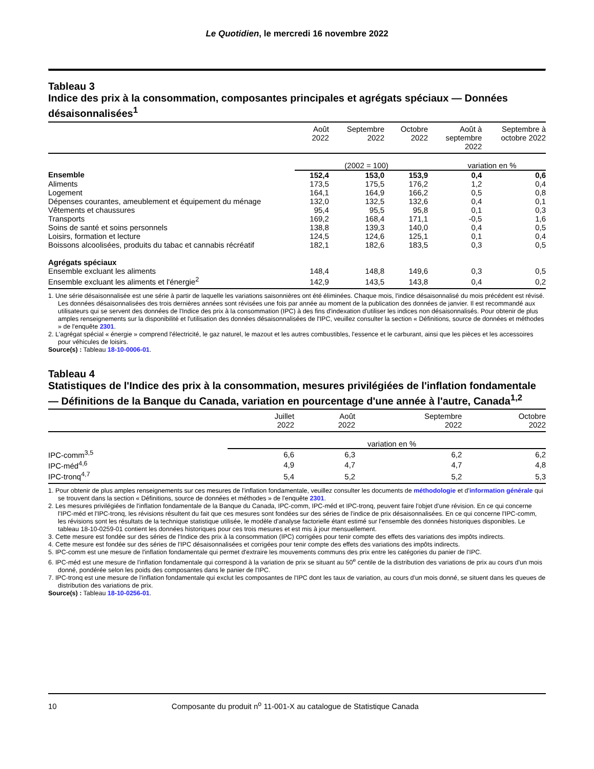Le Quotidien, le mercredi 16 novembre 2022
Tableau 3
Indice des prix à la consommation, composantes principales et agrégats spéciaux — Données désaisonnalisées<sup>1</sup>
| | Août 2022 | Septembre 2022 | Octobre 2022 | Août à septembre 2022 | Septembre à octobre 2022 |
| --- | --- | --- | --- | --- | --- |
| | (2002 = 100) | | | variation en % | |
| Ensemble | 152,4 | 153,0 | 153,9 | 0,4 | 0,6 |
| Aliments | 173,5 | 175,5 | 176,2 | 1,2 | 0,4 |
| Logement | 164,1 | 164,9 | 166,2 | 0,5 | 0,8 |
| Dépenses courantes, ameublement et équipement du ménage | 132,0 | 132,5 | 132,6 | 0,4 | 0,1 |
| Vêtements et chaussures | 95,4 | 95,5 | 95,8 | 0,1 | 0,3 |
| Transports | 169,2 | 168,4 | 171,1 | -0,5 | 1,6 |
| Soins de santé et soins personnels | 138,8 | 139,3 | 140,0 | 0,4 | 0,5 |
| Loisirs, formation et lecture | 124,5 | 124,6 | 125,1 | 0,1 | 0,4 |
| Boissons alcoolisées, produits du tabac et cannabis récréatif | 182,1 | 182,6 | 183,5 | 0,3 | 0,5 |
| Agrégats spéciaux | | | | | |
| Ensemble excluant les aliments | 148,4 | 148,8 | 149,6 | 0,3 | 0,5 |
| Ensemble excluant les aliments et l'énergie<sup>2</sup> | 142,9 | 143,5 | 143,8 | 0,4 | 0,2 |
1. Une série désaisonnalisée est une série à partir de laquelle les variations saisonnières ont été éliminées. Chaque mois, l'indice désaisonnalisé du mois précédent est révisé. Les données désaisonnalisées des trois dernières années sont révisées une fois par année au moment de la publication des données de janvier. Il est recommandé aux utilisateurs qui se servent des données de l'Indice des prix à la consommation (IPC) à des fins d'indexation d'utiliser les indices non désaisonnalisés. Pour obtenir de plus amples renseignements sur la disponibilité et l'utilisation des données désaisonnalisées de l'IPC, veuillez consulter la section « Définitions, source de données et méthodes » de l'enquête 2301.
2. L'agrégat spécial « énergie » comprend l'électricité, le gaz naturel, le mazout et les autres combustibles, l'essence et le carburant, ainsi que les pièces et les accessoires pour véhicules de loisirs.
Source(s) : Tableau 18-10-0006-01.
Tableau 4
Statistiques de l'Indice des prix à la consommation, mesures privilégiées de l'inflation fondamentale — Définitions de la Banque du Canada, variation en pourcentage d'une année à l'autre, Canada<sup>1,2</sup>
| | Juillet 2022 | Août 2022 | Septembre 2022 | Octobre 2022 |
| --- | --- | --- | --- | --- |
| | variation en % | | | |
| IPC-comm<sup>3,5</sup> | 6,6 | 6,3 | 6,2 | 6,2 |
| IPC-méd<sup>4,6</sup> | 4,9 | 4,7 | 4,7 | 4,8 |
| IPC-tronq<sup>4,7</sup> | 5,4 | 5,2 | 5,2 | 5,3 |
1. Pour obtenir de plus amples renseignements sur ces mesures de l'inflation fondamentale, veuillez consulter les documents de méthodologie et d'information générale qui se trouvent dans la section « Définitions, source de données et méthodes » de l'enquête 2301.
2. Les mesures privilégiées de l'inflation fondamentale de la Banque du Canada, IPC-comm, IPC-méd et IPC-tronq, peuvent faire l'objet d'une révision. En ce qui concerne l'IPC-méd et l'IPC-tronq, les révisions résultent du fait que ces mesures sont fondées sur des séries de l'indice de prix désaisonnalisées. En ce qui concerne l'IPC-comm, les révisions sont les résultats de la technique statistique utilisée, le modèle d'analyse factorielle étant estimé sur l'ensemble des données historiques disponibles. Le tableau 18-10-0259-01 contient les données historiques pour ces trois mesures et est mis à jour mensuellement.
3. Cette mesure est fondée sur des séries de l'Indice des prix à la consommation (IPC) corrigées pour tenir compte des effets des variations des impôts indirects.
4. Cette mesure est fondée sur des séries de l'IPC désaisonnalisées et corrigées pour tenir compte des effets des variations des impôts indirects.
5. IPC-comm est une mesure de l'inflation fondamentale qui permet d'extraire les mouvements communs des prix entre les catégories du panier de l'IPC.
6. IPC-méd est une mesure de l'inflation fondamentale qui correspond à la variation de prix se situant au 50<sup>e</sup> centile de la distribution des variations de prix au cours d'un mois donné, pondérée selon les poids des composantes dans le panier de l'IPC.
7. IPC-tronq est une mesure de l'inflation fondamentale qui exclut les composantes de l'IPC dont les taux de variation, au cours d'un mois donné, se situent dans les queues de distribution des variations de prix.
Source(s) : Tableau 18-10-0256-01.
10 Composante du produit n<sup>o</sup> 11-001-X au catalogue de Statistique Canada